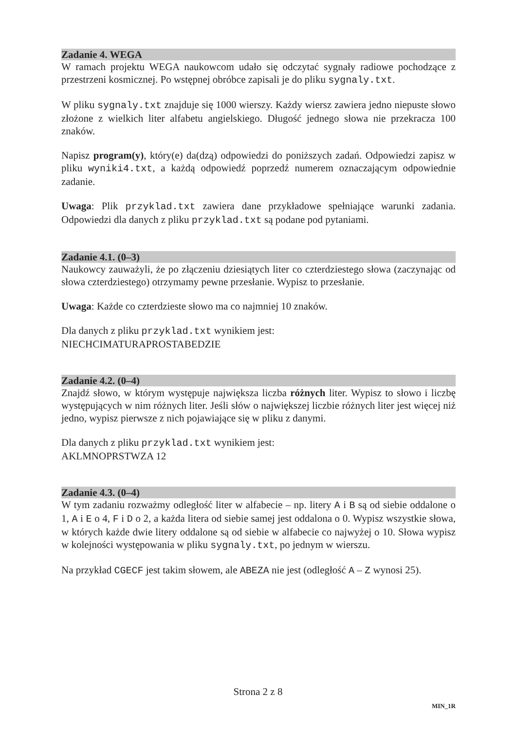Zadanie 4. WEGA
W ramach projektu WEGA naukowcom udało się odczytać sygnały radiowe pochodzące z przestrzeni kosmicznej. Po wstępnej obróbce zapisali je do pliku sygnaly.txt.
W pliku sygnaly.txt znajduje się 1000 wierszy. Każdy wiersz zawiera jedno niepuste słowo złożone z wielkich liter alfabetu angielskiego. Długość jednego słowa nie przekracza 100 znaków.
Napisz program(y), który(e) da(dzą) odpowiedzi do poniższych zadań. Odpowiedzi zapisz w pliku wyniki4.txt, a każdą odpowiedź poprzedź numerem oznaczającym odpowiednie zadanie.
Uwaga: Plik przyklad.txt zawiera dane przykładowe spełniające warunki zadania. Odpowiedzi dla danych z pliku przyklad.txt są podane pod pytaniami.
Zadanie 4.1. (0–3)
Naukowcy zauważyli, że po złączeniu dziesiątych liter co czterdziestego słowa (zaczynając od słowa czterdziestego) otrzymamy pewne przesłanie. Wypisz to przesłanie.
Uwaga: Każde co czterdzieste słowo ma co najmniej 10 znaków.
Dla danych z pliku przyklad.txt wynikiem jest:
NIECHCIMATURAPROSTABEDZIE
Zadanie 4.2. (0–4)
Znajdź słowo, w którym występuje największa liczba różnych liter. Wypisz to słowo i liczbę występujących w nim różnych liter. Jeśli słów o największej liczbie różnych liter jest więcej niż jedno, wypisz pierwsze z nich pojawiające się w pliku z danymi.
Dla danych z pliku przyklad.txt wynikiem jest:
AKLMNOPRSTWZA 12
Zadanie 4.3. (0–4)
W tym zadaniu rozważmy odległość liter w alfabecie – np. litery A i B są od siebie oddalone o 1, A i E o 4, F i D o 2, a każda litera od siebie samej jest oddalona o 0. Wypisz wszystkie słowa, w których każde dwie litery oddalone są od siebie w alfabecie co najwyżej o 10. Słowa wypisz w kolejności występowania w pliku sygnaly.txt, po jednym w wierszu.
Na przykład CGECF jest takim słowem, ale ABEZA nie jest (odległość A – Z wynosi 25).
Strona 2 z 8
MIN_1R